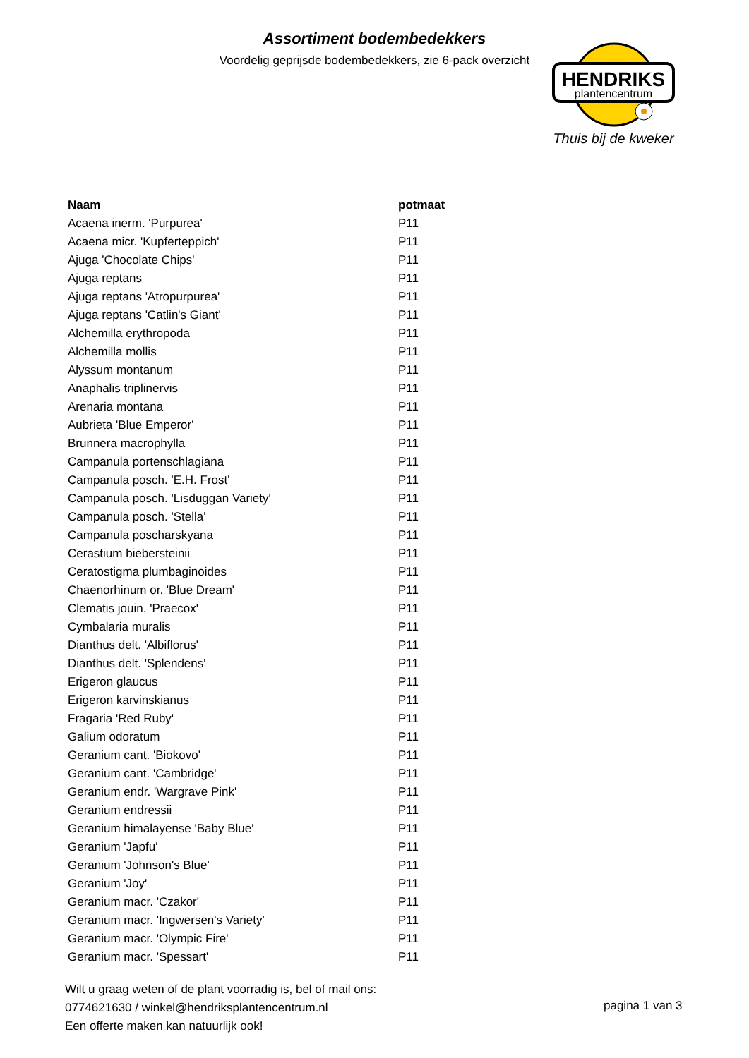Assortiment bodembedekkers
Voordelig geprijsde bodembedekkers, zie 6-pack overzicht
HENDRIKS
plantencentrum
Thuis bij de kweker
| Naam | potmaat |
| --- | --- |
| Acaena inerm. 'Purpurea' | P11 |
| Acaena micr. 'Kupferteppich' | P11 |
| Ajuga 'Chocolate Chips' | P11 |
| Ajuga reptans | P11 |
| Ajuga reptans 'Atropurpurea' | P11 |
| Ajuga reptans 'Catlin's Giant' | P11 |
| Alchemilla erythropoda | P11 |
| Alchemilla mollis | P11 |
| Alyssum montanum | P11 |
| Anaphalis triplinervis | P11 |
| Arenaria montana | P11 |
| Aubrieta 'Blue Emperor' | P11 |
| Brunnera macrophylla | P11 |
| Campanula portenschlagiana | P11 |
| Campanula posch. 'E.H. Frost' | P11 |
| Campanula posch. 'Lisduggan Variety' | P11 |
| Campanula posch. 'Stella' | P11 |
| Campanula poscharskyana | P11 |
| Cerastium biebersteinii | P11 |
| Ceratostigma plumbaginoides | P11 |
| Chaenorhinum or. 'Blue Dream' | P11 |
| Clematis jouin. 'Praecox' | P11 |
| Cymbalaria muralis | P11 |
| Dianthus delt. 'Albiflorus' | P11 |
| Dianthus delt. 'Splendens' | P11 |
| Erigeron glaucus | P11 |
| Erigeron karvinskianus | P11 |
| Fragaria 'Red Ruby' | P11 |
| Galium odoratum | P11 |
| Geranium cant. 'Biokovo' | P11 |
| Geranium cant. 'Cambridge' | P11 |
| Geranium endr. 'Wargrave Pink' | P11 |
| Geranium endressii | P11 |
| Geranium himalayense 'Baby Blue' | P11 |
| Geranium 'Japfu' | P11 |
| Geranium 'Johnson's Blue' | P11 |
| Geranium 'Joy' | P11 |
| Geranium macr. 'Czakor' | P11 |
| Geranium macr. 'Ingwersen's Variety' | P11 |
| Geranium macr. 'Olympic Fire' | P11 |
| Geranium macr. 'Spessart' | P11 |
Wilt u graag weten of de plant voorradig is, bel of mail ons:
0774621630 / winkel@hendriksplantencentrum.nl
Een offerte maken kan natuurlijk ook!
pagina 1 van 3